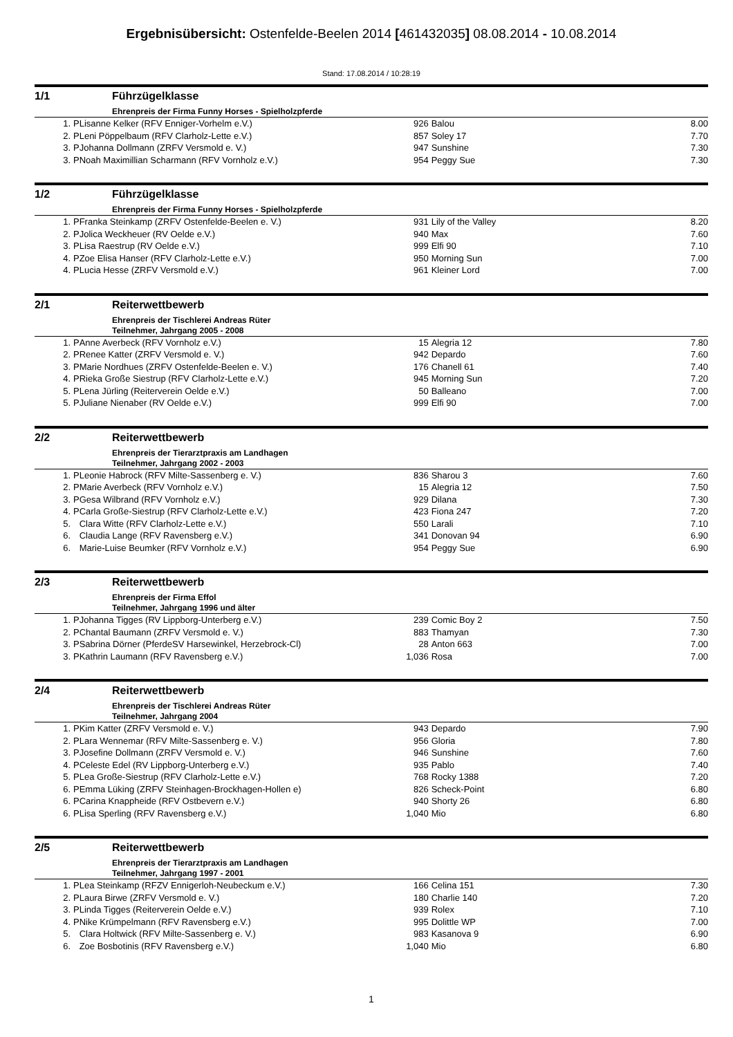Ergebnisübersicht: Ostenfelde-Beelen 2014 [461432035] 08.08.2014 - 10.08.2014
Stand: 17.08.2014 / 10:28:19
1/1 Führzügelklasse
Ehrenpreis der Firma Funny Horses - Spielholzpferde
| 1. | P | Lisanne Kelker (RFV Enniger-Vorhelm e.V.) | 926 | Balou | 8.00 |
| 2. | P | Leni Pöppelbaum (RFV Clarholz-Lette e.V.) | 857 | Soley 17 | 7.70 |
| 3. | P | Johanna Dollmann (ZRFV Versmold e. V.) | 947 | Sunshine | 7.30 |
| 3. | P | Noah Maximillian Scharmann (RFV Vornholz e.V.) | 954 | Peggy Sue | 7.30 |
1/2 Führzügelklasse
Ehrenpreis der Firma Funny Horses - Spielholzpferde
| 1. | P | Franka Steinkamp (ZRFV Ostenfelde-Beelen e. V.) | 931 | Lily of the Valley | 8.20 |
| 2. | P | Jolica Weckheuer (RV Oelde e.V.) | 940 | Max | 7.60 |
| 3. | P | Lisa Raestrup (RV Oelde e.V.) | 999 | Elfi 90 | 7.10 |
| 4. | P | Zoe Elisa Hanser (RFV Clarholz-Lette e.V.) | 950 | Morning Sun | 7.00 |
| 4. | P | Lucia Hesse (ZRFV Versmold e.V.) | 961 | Kleiner Lord | 7.00 |
2/1 Reiterwettbewerb
Ehrenpreis der Tischlerei Andreas Rüter
Teilnehmer, Jahrgang 2005 - 2008
| 1. | P | Anne Averbeck (RFV Vornholz e.V.) | 15 | Alegria 12 | 7.80 |
| 2. | P | Renee Katter (ZRFV Versmold e. V.) | 942 | Depardo | 7.60 |
| 3. | P | Marie Nordhues (ZRFV Ostenfelde-Beelen e. V.) | 176 | Chanell 61 | 7.40 |
| 4. | P | Rieka Große Siestrup (RFV Clarholz-Lette e.V.) | 945 | Morning Sun | 7.20 |
| 5. | P | Lena Jürling (Reiterverein Oelde e.V.) | 50 | Balleano | 7.00 |
| 5. | P | Juliane Nienaber (RV Oelde e.V.) | 999 | Elfi 90 | 7.00 |
2/2 Reiterwettbewerb
Ehrenpreis der Tierarztpraxis am Landhagen
Teilnehmer, Jahrgang 2002 - 2003
| 1. | P | Leonie Habrock (RFV Milte-Sassenberg e. V.) | 836 | Sharou 3 | 7.60 |
| 2. | P | Marie Averbeck (RFV Vornholz e.V.) | 15 | Alegria 12 | 7.50 |
| 3. | P | Gesa Wilbrand (RFV Vornholz e.V.) | 929 | Dilana | 7.30 |
| 4. | P | Carla Große-Siestrup (RFV Clarholz-Lette e.V.) | 423 | Fiona 247 | 7.20 |
| 5. | | Clara Witte (RFV Clarholz-Lette e.V.) | 550 | Larali | 7.10 |
| 6. | | Claudia Lange (RFV Ravensberg e.V.) | 341 | Donovan 94 | 6.90 |
| 6. | | Marie-Luise Beumker (RFV Vornholz e.V.) | 954 | Peggy Sue | 6.90 |
2/3 Reiterwettbewerb
Ehrenpreis der Firma Effol
Teilnehmer, Jahrgang 1996 und älter
| 1. | P | Johanna Tigges (RV Lippborg-Unterberg e.V.) | 239 | Comic Boy 2 | 7.50 |
| 2. | P | Chantal Baumann (ZRFV Versmold e. V.) | 883 | Thamyan | 7.30 |
| 3. | P | Sabrina Dörner (PferdeSV Harsewinkel, Herzebrock-Cl) | 28 | Anton 663 | 7.00 |
| 3. | P | Kathrin Laumann (RFV Ravensberg e.V.) | 1,036 | Rosa | 7.00 |
2/4 Reiterwettbewerb
Ehrenpreis der Tischlerei Andreas Rüter
Teilnehmer, Jahrgang 2004
| 1. | P | Kim Katter (ZRFV Versmold e. V.) | 943 | Depardo | 7.90 |
| 2. | P | Lara Wennemar (RFV Milte-Sassenberg e. V.) | 956 | Gloria | 7.80 |
| 3. | P | Josefine Dollmann (ZRFV Versmold e. V.) | 946 | Sunshine | 7.60 |
| 4. | P | Celeste Edel (RV Lippborg-Unterberg e.V.) | 935 | Pablo | 7.40 |
| 5. | P | Lea Große-Siestrup (RFV Clarholz-Lette e.V.) | 768 | Rocky 1388 | 7.20 |
| 6. | P | Emma Lüking (ZRFV Steinhagen-Brockhagen-Hollen e) | 826 | Scheck-Point | 6.80 |
| 6. | P | Carina Knappheide (RFV Ostbevern e.V.) | 940 | Shorty 26 | 6.80 |
| 6. | P | Lisa Sperling (RFV Ravensberg e.V.) | 1,040 | Mio | 6.80 |
2/5 Reiterwettbewerb
Ehrenpreis der Tierarztpraxis am Landhagen
Teilnehmer, Jahrgang 1997 - 2001
| 1. | P | Lea Steinkamp (RFZV Ennigerloh-Neubeckum e.V.) | 166 | Celina 151 | 7.30 |
| 2. | P | Laura Birwe (ZRFV Versmold e. V.) | 180 | Charlie 140 | 7.20 |
| 3. | P | Linda Tigges (Reiterverein Oelde e.V.) | 939 | Rolex | 7.10 |
| 4. | P | Nike Krümpelmann (RFV Ravensberg e.V.) | 995 | Dolittle WP | 7.00 |
| 5. | | Clara Holtwick (RFV Milte-Sassenberg e. V.) | 983 | Kasanova 9 | 6.90 |
| 6. | | Zoe Bosbotinis (RFV Ravensberg e.V.) | 1,040 | Mio | 6.80 |
1